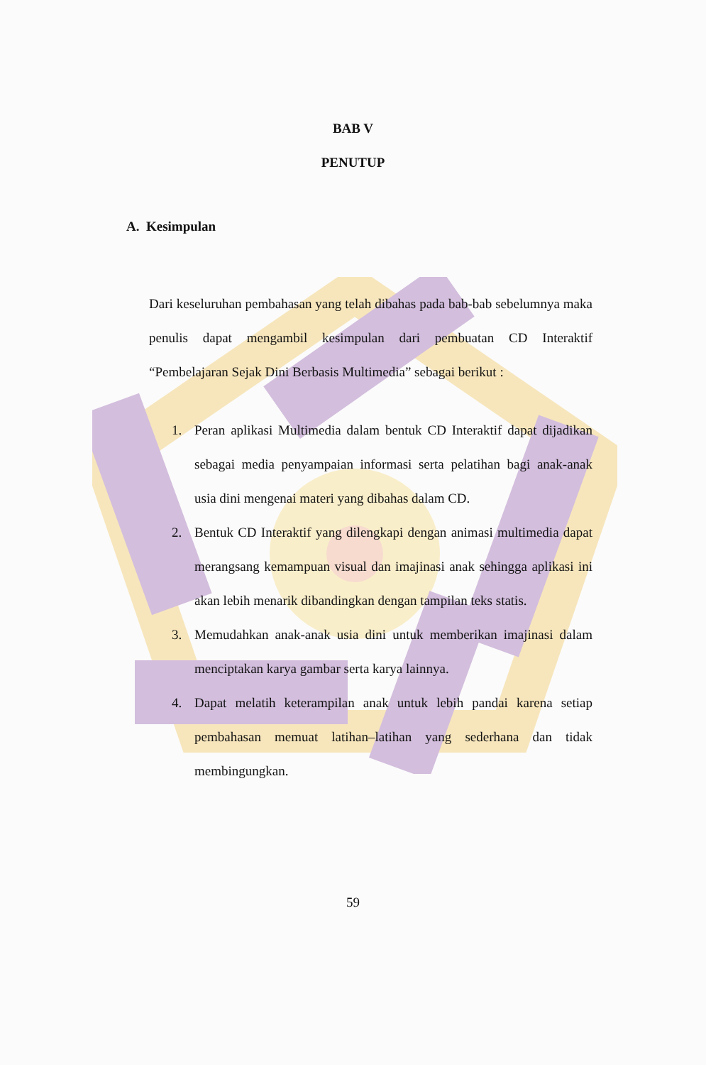BAB V
PENUTUP
A. Kesimpulan
Dari keseluruhan pembahasan yang telah dibahas pada bab-bab sebelumnya maka penulis dapat mengambil kesimpulan dari pembuatan CD Interaktif “Pembelajaran Sejak Dini Berbasis Multimedia” sebagai berikut :
1. Peran aplikasi Multimedia dalam bentuk CD Interaktif dapat dijadikan sebagai media penyampaian informasi serta pelatihan bagi anak-anak usia dini mengenai materi yang dibahas dalam CD.
2. Bentuk CD Interaktif yang dilengkapi dengan animasi multimedia dapat merangsang kemampuan visual dan imajinasi anak sehingga aplikasi ini akan lebih menarik dibandingkan dengan tampilan teks statis.
3. Memudahkan anak-anak usia dini untuk memberikan imajinasi dalam menciptakan karya gambar serta karya lainnya.
4. Dapat melatih keterampilan anak untuk lebih pandai karena setiap pembahasan memuat latihan–latihan yang sederhana dan tidak membingungkan.
59